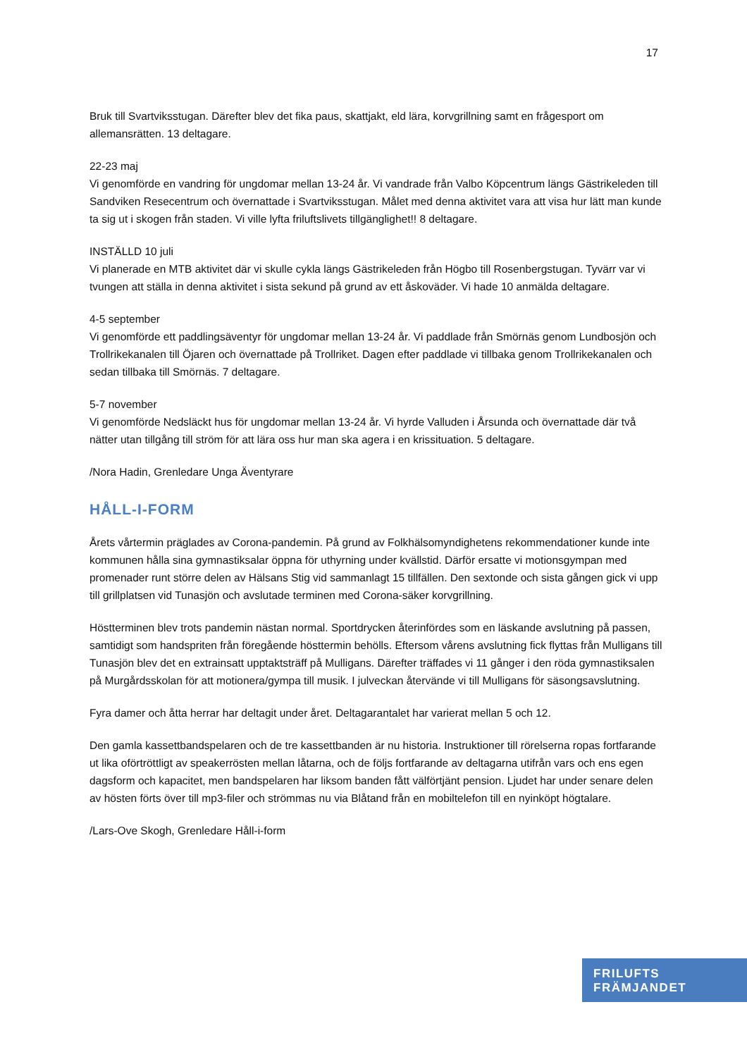17
Bruk till Svartviksstugan. Därefter blev det fika paus, skattjakt, eld lära, korvgrillning samt en frågesport om allemansrätten. 13 deltagare.
22-23 maj
Vi genomförde en vandring för ungdomar mellan 13-24 år. Vi vandrade från Valbo Köpcentrum längs Gästrikeleden till Sandviken Resecentrum och övernattade i Svartviksstugan. Målet med denna aktivitet vara att visa hur lätt man kunde ta sig ut i skogen från staden. Vi ville lyfta friluftslivets tillgänglighet!! 8 deltagare.
INSTÄLLD 10 juli
Vi planerade en MTB aktivitet där vi skulle cykla längs Gästrikeleden från Högbo till Rosenbergstugan. Tyvärr var vi tvungen att ställa in denna aktivitet i sista sekund på grund av ett åskoväder. Vi hade 10 anmälda deltagare.
4-5 september
Vi genomförde ett paddlingsäventyr för ungdomar mellan 13-24 år. Vi paddlade från Smörnäs genom Lundbosjön och Trollrikekanalen till Öjaren och övernattade på Trollriket. Dagen efter paddlade vi tillbaka genom Trollrikekanalen och sedan tillbaka till Smörnäs. 7 deltagare.
5-7 november
Vi genomförde Nedsläckt hus för ungdomar mellan 13-24 år. Vi hyrde Valluden i Årsunda och övernattade där två nätter utan tillgång till ström för att lära oss hur man ska agera i en krissituation. 5 deltagare.
/Nora Hadin, Grenledare Unga Äventyrare
HÅLL-I-FORM
Årets vårtermin präglades av Corona-pandemin. På grund av Folkhälsomyndighetens rekommendationer kunde inte kommunen hålla sina gymnastiksalar öppna för uthyrning under kvällstid. Därför ersatte vi motionsgympan med promenader runt större delen av Hälsans Stig vid sammanlagt 15 tillfällen. Den sextonde och sista gången gick vi upp till grillplatsen vid Tunasjön och avslutade terminen med Corona-säker korvgrillning.
Höstterminen blev trots pandemin nästan normal. Sportdrycken återinfördes som en läskande avslutning på passen, samtidigt som handspriten från föregående hösttermin behölls. Eftersom vårens avslutning fick flyttas från Mulligans till Tunasjön blev det en extrainsatt upptaktsträff på Mulligans. Därefter träffades vi 11 gånger i den röda gymnastiksalen på Murgårdsskolan för att motionera/gympa till musik. I julveckan återvände vi till Mulligans för säsongsavslutning.
Fyra damer och åtta herrar har deltagit under året. Deltagarantalet har varierat mellan 5 och 12.
Den gamla kassettbandspelaren och de tre kassettbanden är nu historia. Instruktioner till rörelserna ropas fortfarande ut lika oförtröttligt av speakerrösten mellan låtarna, och de följs fortfarande av deltagarna utifrån vars och ens egen dagsform och kapacitet, men bandspelaren har liksom banden fått välförtjänt pension. Ljudet har under senare delen av hösten förts över till mp3-filer och strömmas nu via Blåtand från en mobiltelefon till en nyinköpt högtalare.
/Lars-Ove Skogh, Grenledare Håll-i-form
FRILUFTS
FRÄMJANDET